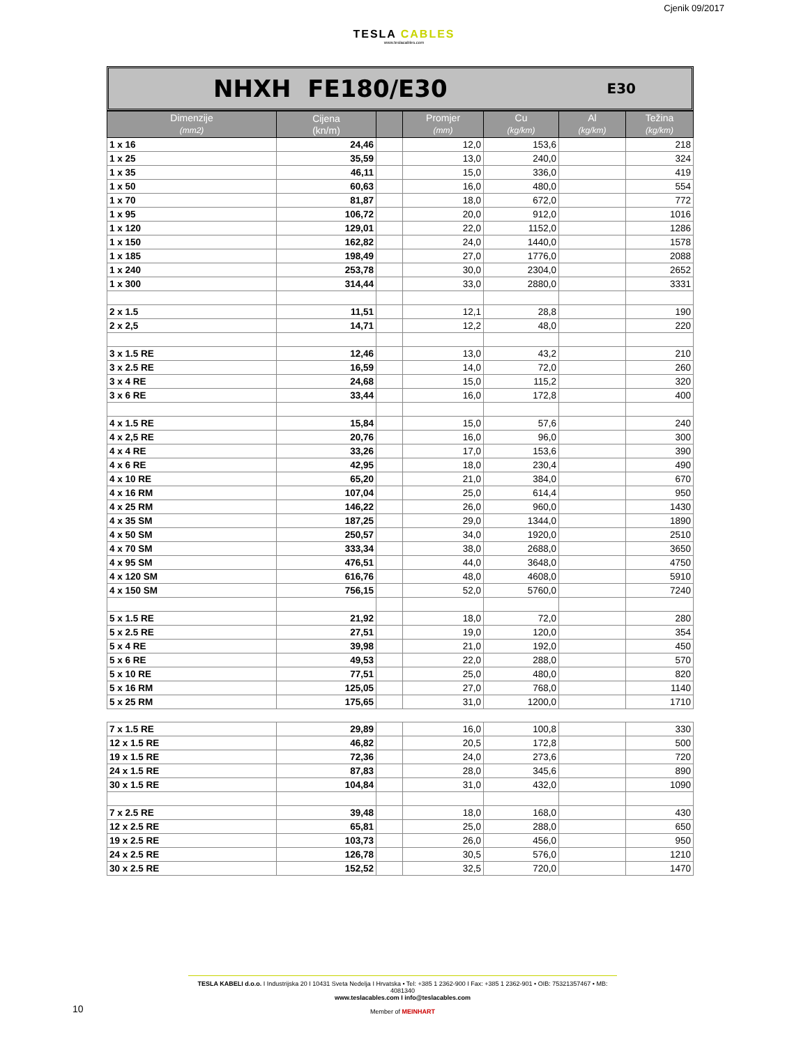Cjenik 09/2017
TESLA CABLES
www.teslacables.com
NHXH FE180/E30
E30
| Dimenzije (mm2) | Cijena (kn/m) | | Promjer (mm) | Cu (kg/km) | Al (kg/km) | Težina (kg/km) |
| --- | --- | --- | --- | --- | --- | --- |
| 1 x 16 | 24,46 | | 12,0 | 153,6 | | 218 |
| 1 x 25 | 35,59 | | 13,0 | 240,0 | | 324 |
| 1 x 35 | 46,11 | | 15,0 | 336,0 | | 419 |
| 1 x 50 | 60,63 | | 16,0 | 480,0 | | 554 |
| 1 x 70 | 81,87 | | 18,0 | 672,0 | | 772 |
| 1 x 95 | 106,72 | | 20,0 | 912,0 | | 1016 |
| 1 x 120 | 129,01 | | 22,0 | 1152,0 | | 1286 |
| 1 x 150 | 162,82 | | 24,0 | 1440,0 | | 1578 |
| 1 x 185 | 198,49 | | 27,0 | 1776,0 | | 2088 |
| 1 x 240 | 253,78 | | 30,0 | 2304,0 | | 2652 |
| 1 x 300 | 314,44 | | 33,0 | 2880,0 | | 3331 |
| 2 x 1.5 | 11,51 | | 12,1 | 28,8 | | 190 |
| 2 x 2,5 | 14,71 | | 12,2 | 48,0 | | 220 |
| 3 x 1.5 RE | 12,46 | | 13,0 | 43,2 | | 210 |
| 3 x 2.5 RE | 16,59 | | 14,0 | 72,0 | | 260 |
| 3 x 4 RE | 24,68 | | 15,0 | 115,2 | | 320 |
| 3 x 6 RE | 33,44 | | 16,0 | 172,8 | | 400 |
| 4 x 1.5 RE | 15,84 | | 15,0 | 57,6 | | 240 |
| 4 x 2,5 RE | 20,76 | | 16,0 | 96,0 | | 300 |
| 4 x 4 RE | 33,26 | | 17,0 | 153,6 | | 390 |
| 4 x 6 RE | 42,95 | | 18,0 | 230,4 | | 490 |
| 4 x 10 RE | 65,20 | | 21,0 | 384,0 | | 670 |
| 4 x 16 RM | 107,04 | | 25,0 | 614,4 | | 950 |
| 4 x 25 RM | 146,22 | | 26,0 | 960,0 | | 1430 |
| 4 x 35 SM | 187,25 | | 29,0 | 1344,0 | | 1890 |
| 4 x 50 SM | 250,57 | | 34,0 | 1920,0 | | 2510 |
| 4 x 70 SM | 333,34 | | 38,0 | 2688,0 | | 3650 |
| 4 x 95 SM | 476,51 | | 44,0 | 3648,0 | | 4750 |
| 4 x 120 SM | 616,76 | | 48,0 | 4608,0 | | 5910 |
| 4 x 150 SM | 756,15 | | 52,0 | 5760,0 | | 7240 |
| 5 x 1.5 RE | 21,92 | | 18,0 | 72,0 | | 280 |
| 5 x 2.5 RE | 27,51 | | 19,0 | 120,0 | | 354 |
| 5 x 4 RE | 39,98 | | 21,0 | 192,0 | | 450 |
| 5 x 6 RE | 49,53 | | 22,0 | 288,0 | | 570 |
| 5 x 10 RE | 77,51 | | 25,0 | 480,0 | | 820 |
| 5 x 16 RM | 125,05 | | 27,0 | 768,0 | | 1140 |
| 5 x 25 RM | 175,65 | | 31,0 | 1200,0 | | 1710 |
| 7 x 1.5 RE | 29,89 | | 16,0 | 100,8 | | 330 |
| 12 x 1.5 RE | 46,82 | | 20,5 | 172,8 | | 500 |
| 19 x 1.5 RE | 72,36 | | 24,0 | 273,6 | | 720 |
| 24 x 1.5 RE | 87,83 | | 28,0 | 345,6 | | 890 |
| 30 x 1.5 RE | 104,84 | | 31,0 | 432,0 | | 1090 |
| 7 x 2.5 RE | 39,48 | | 18,0 | 168,0 | | 430 |
| 12 x 2.5 RE | 65,81 | | 25,0 | 288,0 | | 650 |
| 19 x 2.5 RE | 103,73 | | 26,0 | 456,0 | | 950 |
| 24 x 2.5 RE | 126,78 | | 30,5 | 576,0 | | 1210 |
| 30 x 2.5 RE | 152,52 | | 32,5 | 720,0 | | 1470 |
TESLA KABELI d.o.o. I Industrijska 20 I 10431 Sveta Nedelja I Hrvatska • Tel: +385 1 2362-900 I Fax: +385 1 2362-901 • OIB: 75321357467 • MB: 4081340
www.teslacables.com I info@teslacables.com
Member of MEINHART
10